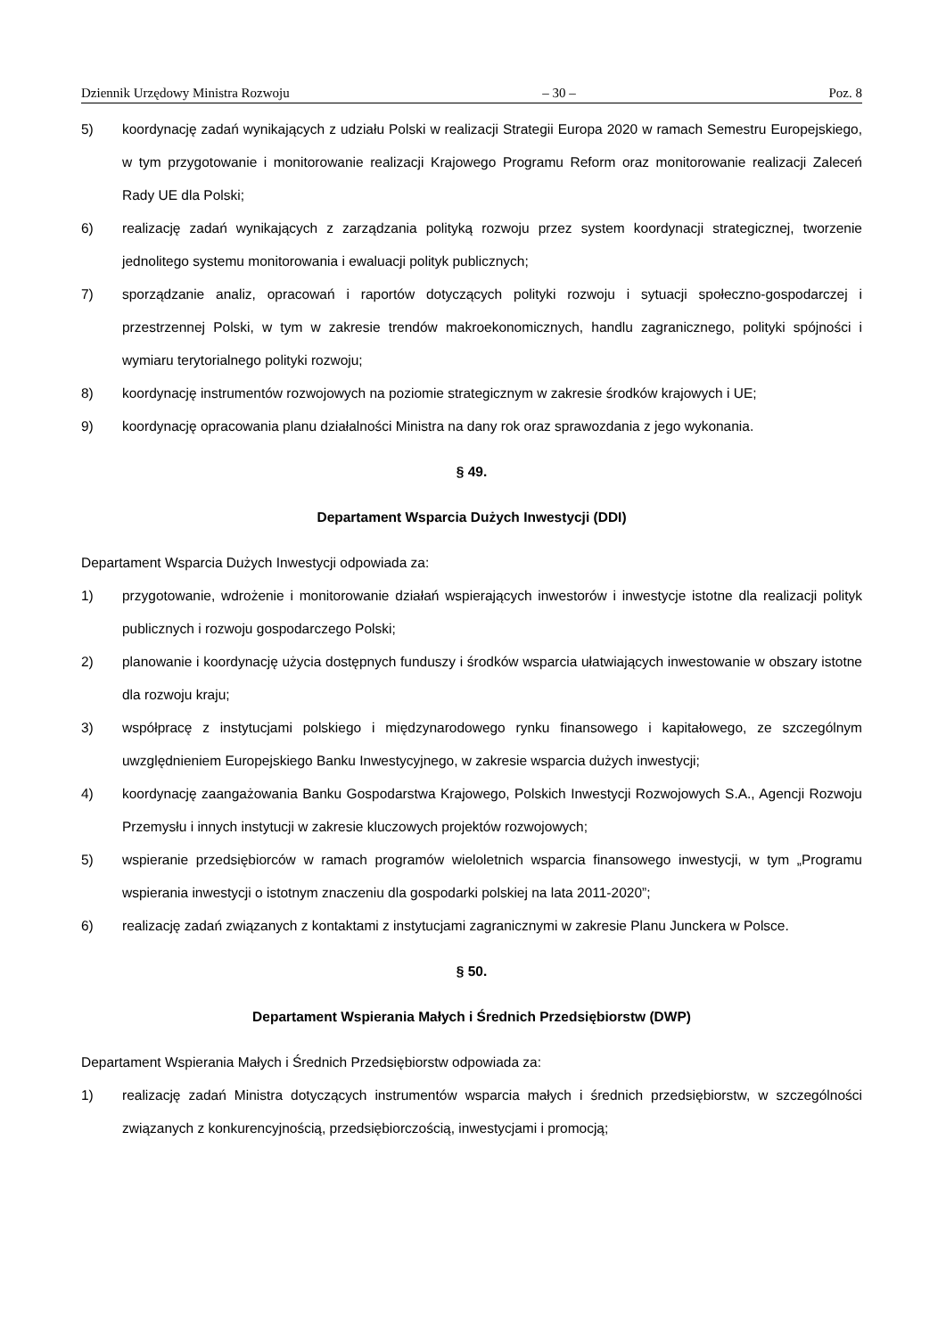Dziennik Urzędowy Ministra Rozwoju – 30 – Poz. 8
5) koordynację zadań wynikających z udziału Polski w realizacji Strategii Europa 2020 w ramach Semestru Europejskiego, w tym przygotowanie i monitorowanie realizacji Krajowego Programu Reform oraz monitorowanie realizacji Zaleceń Rady UE dla Polski;
6) realizację zadań wynikających z zarządzania polityką rozwoju przez system koordynacji strategicznej, tworzenie jednolitego systemu monitorowania i ewaluacji polityk publicznych;
7) sporządzanie analiz, opracowań i raportów dotyczących polityki rozwoju i sytuacji społeczno-gospodarczej i przestrzennej Polski, w tym w zakresie trendów makroekonomicznych, handlu zagranicznego, polityki spójności i wymiaru terytorialnego polityki rozwoju;
8) koordynację instrumentów rozwojowych na poziomie strategicznym w zakresie środków krajowych i UE;
9) koordynację opracowania planu działalności Ministra na dany rok oraz sprawozdania z jego wykonania.
§ 49.
Departament Wsparcia Dużych Inwestycji (DDI)
Departament Wsparcia Dużych Inwestycji odpowiada za:
1) przygotowanie, wdrożenie i monitorowanie działań wspierających inwestorów i inwestycje istotne dla realizacji polityk publicznych i rozwoju gospodarczego Polski;
2) planowanie i koordynację użycia dostępnych funduszy i środków wsparcia ułatwiających inwestowanie w obszary istotne dla rozwoju kraju;
3) współpracę z instytucjami polskiego i międzynarodowego rynku finansowego i kapitałowego, ze szczególnym uwzględnieniem Europejskiego Banku Inwestycyjnego, w zakresie wsparcia dużych inwestycji;
4) koordynację zaangażowania Banku Gospodarstwa Krajowego, Polskich Inwestycji Rozwojowych S.A., Agencji Rozwoju Przemysłu i innych instytucji w zakresie kluczowych projektów rozwojowych;
5) wspieranie przedsiębiorców w ramach programów wieloletnich wsparcia finansowego inwestycji, w tym „Programu wspierania inwestycji o istotnym znaczeniu dla gospodarki polskiej na lata 2011-2020”;
6) realizację zadań związanych z kontaktami z instytucjami zagranicznymi w zakresie Planu Junckera w Polsce.
§ 50.
Departament Wspierania Małych i Średnich Przedsiębiorstw (DWP)
Departament Wspierania Małych i Średnich Przedsiębiorstw odpowiada za:
1) realizację zadań Ministra dotyczących instrumentów wsparcia małych i średnich przedsiębiorstw, w szczególności związanych z konkurencyjnością, przedsiębiorczością, inwestycjami i promocją;